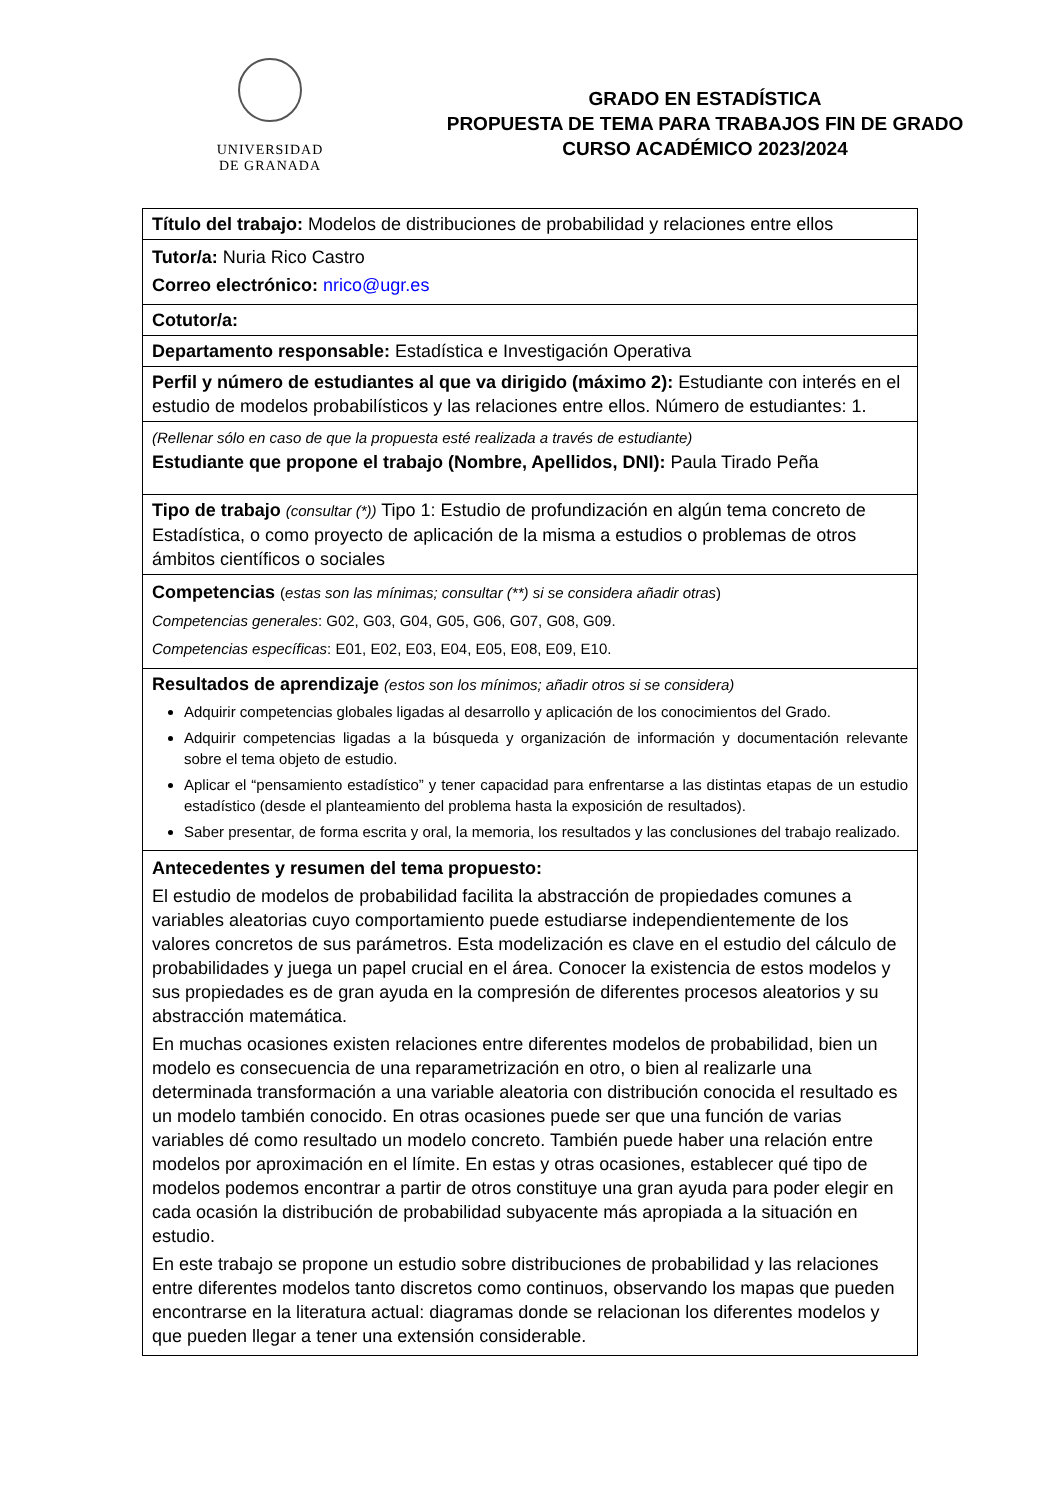UNIVERSIDAD
DE GRANADA
GRADO EN ESTADÍSTICA
PROPUESTA DE TEMA PARA TRABAJOS FIN DE GRADO
CURSO ACADÉMICO 2023/2024
| Título del trabajo: Modelos de distribuciones de probabilidad y relaciones entre ellos |
| Tutor/a: Nuria Rico Castro Correo electrónico: nrico@ugr.es |
| Cotutor/a: |
| Departamento responsable: Estadística e Investigación Operativa |
| Perfil y número de estudiantes al que va dirigido (máximo 2): Estudiante con interés en el estudio de modelos probabilísticos y las relaciones entre ellos. Número de estudiantes: 1. |
| (Rellenar sólo en caso de que la propuesta esté realizada a través de estudiante) Estudiante que propone el trabajo (Nombre, Apellidos, DNI): Paula Tirado Peña |
| Tipo de trabajo (consultar (*)) Tipo 1: Estudio de profundización en algún tema concreto de Estadística, o como proyecto de aplicación de la misma a estudios o problemas de otros ámbitos científicos o sociales |
| Competencias ( estas son las mínimas; consultar (**) si se considera añadir otras ) Competencias generales : G02, G03, G04, G05, G06, G07, G08, G09. Competencias específicas : E01, E02, E03, E04, E05, E08, E09, E10. |
| Resultados de aprendizaje (estos son los mínimos; añadir otros si se considera) Adquirir competencias globales ligadas al desarrollo y aplicación de los conocimientos del Grado. Adquirir competencias ligadas a la búsqueda y organización de información y documentación relevante sobre el tema objeto de estudio. Aplicar el “pensamiento estadístico” y tener capacidad para enfrentarse a las distintas etapas de un estudio estadístico (desde el planteamiento del problema hasta la exposición de resultados). Saber presentar, de forma escrita y oral, la memoria, los resultados y las conclusiones del trabajo realizado. |
| Antecedentes y resumen del tema propuesto: El estudio de modelos de probabilidad facilita la abstracción de propiedades comunes a variables aleatorias cuyo comportamiento puede estudiarse independientemente de los valores concretos de sus parámetros. Esta modelización es clave en el estudio del cálculo de probabilidades y juega un papel crucial en el área. Conocer la existencia de estos modelos y sus propiedades es de gran ayuda en la compresión de diferentes procesos aleatorios y su abstracción matemática. En muchas ocasiones existen relaciones entre diferentes modelos de probabilidad, bien un modelo es consecuencia de una reparametrización en otro, o bien al realizarle una determinada transformación a una variable aleatoria con distribución conocida el resultado es un modelo también conocido. En otras ocasiones puede ser que una función de varias variables dé como resultado un modelo concreto. También puede haber una relación entre modelos por aproximación en el límite. En estas y otras ocasiones, establecer qué tipo de modelos podemos encontrar a partir de otros constituye una gran ayuda para poder elegir en cada ocasión la distribución de probabilidad subyacente más apropiada a la situación en estudio. En este trabajo se propone un estudio sobre distribuciones de probabilidad y las relaciones entre diferentes modelos tanto discretos como continuos, observando los mapas que pueden encontrarse en la literatura actual: diagramas donde se relacionan los diferentes modelos y que pueden llegar a tener una extensión considerable. |